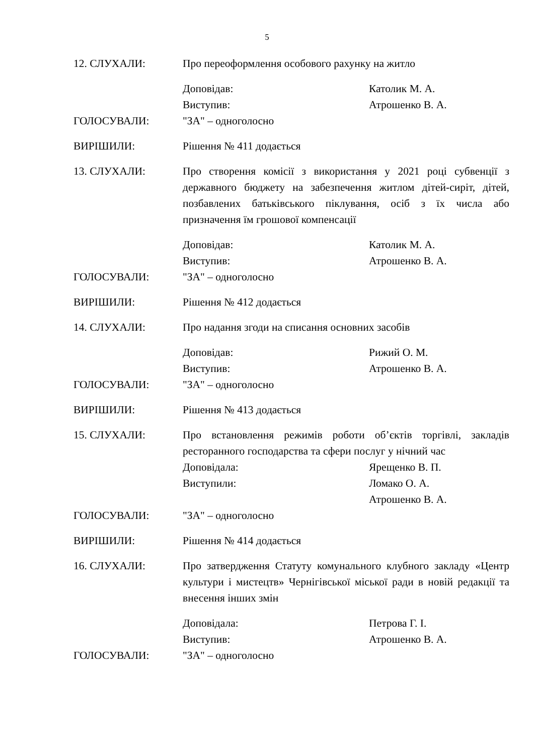5
12. СЛУХАЛИ: Про переоформлення особового рахунку на житло
Доповідав: Католик М. А.
Виступив: Атрошенко В. А.
ГОЛОСУВАЛИ: "ЗА" – одноголосно
ВИРІШИЛИ: Рішення № 411 додається
13. СЛУХАЛИ: Про створення комісії з використання у 2021 році субвенції з державного бюджету на забезпечення житлом дітей-сиріт, дітей, позбавлених батьківського піклування, осіб з їх числа або призначення їм грошової компенсації
Доповідав: Католик М. А.
Виступив: Атрошенко В. А.
ГОЛОСУВАЛИ: "ЗА" – одноголосно
ВИРІШИЛИ: Рішення № 412 додається
14. СЛУХАЛИ: Про надання згоди на списання основних засобів
Доповідав: Рижий О. М.
Виступив: Атрошенко В. А.
ГОЛОСУВАЛИ: "ЗА" – одноголосно
ВИРІШИЛИ: Рішення № 413 додається
15. СЛУХАЛИ: Про встановлення режимів роботи об’єктів торгівлі, закладів ресторанного господарства та сфери послуг у нічний час
Доповідала: Ярещенко В. П.
Виступили: Ломако О. А.
Атрошенко В. А.
ГОЛОСУВАЛИ: "ЗА" – одноголосно
ВИРІШИЛИ: Рішення № 414 додається
16. СЛУХАЛИ: Про затвердження Статуту комунального клубного закладу «Центр культури і мистецтв» Чернігівської міської ради в новій редакції та внесення інших змін
Доповідала: Петрова Г. І.
Виступив: Атрошенко В. А.
ГОЛОСУВАЛИ: "ЗА" – одноголосно